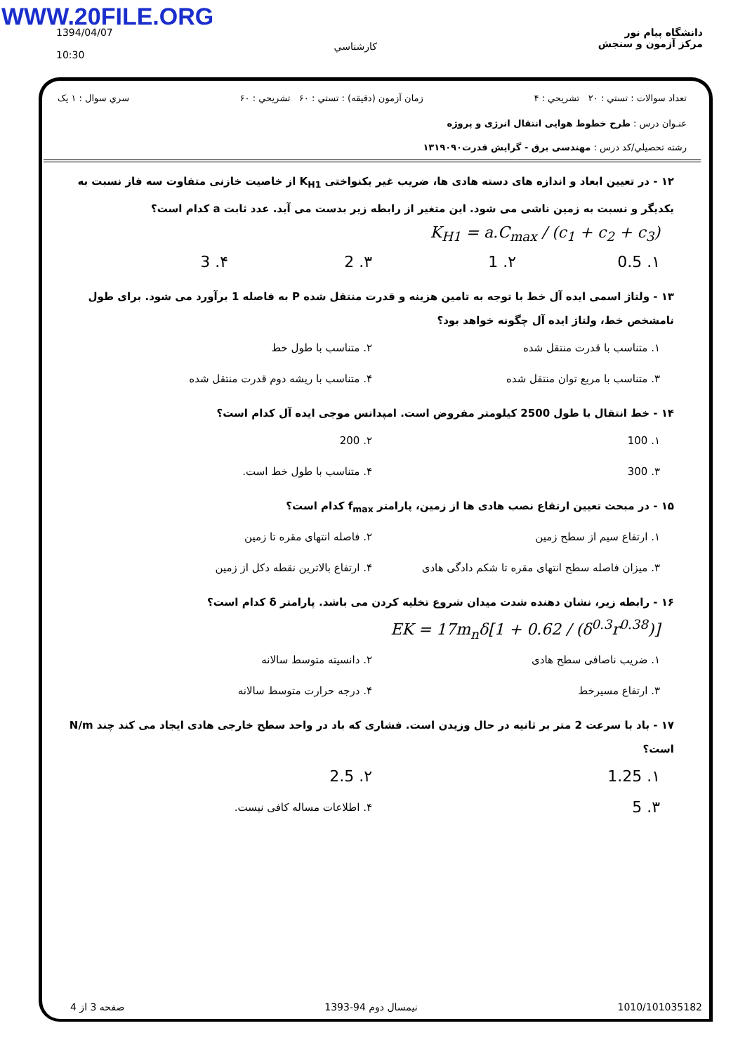WWW.20FILE.ORG
1394/04/07
10:30
كارشناسي
دانشگاه پیام نور
مرکز آزمون و سنجش
تعداد سوالات : تستي : ۲۰ تشريحي : ۴ زمان آزمون (دقيقه) : تستي : ۶۰ تشريحي : ۶۰ سري سوال : ۱ يک
عنـوان درس : طرح خطوط هوایی انتقال انرژی و پروژه
رشته تحصيلي/کد درس : مهندسی برق - گرایش قدرت۱۳۱۹۰۹۰
۱۲ - در تعیین ابعاد و اندازه های دسته هادی ها، ضریب غیر یکنواختی K<sub>H1</sub> از خاصیت خازنی متفاوت سه فاز نسبت به یکدیگر و نسبت به زمین ناشی می شود. این متغیر از رابطه زیر بدست می آید. عدد ثابت a کدام است؟
K<sub>H1</sub> = a.C<sub>max</sub> / (c<sub>1</sub> + c<sub>2</sub> + c<sub>3</sub>)
۱. 0.5 ۲. 1 ۳. 2 ۴. 3
۱۳ - ولتاژ اسمی ایده آل خط با توجه به تامین هزینه و قدرت منتقل شده P به فاصله 1 برآورد می شود. برای طول نامشخص خط، ولتاژ ایده آل چگونه خواهد بود؟
۱. متناسب با قدرت منتقل شده ۲. متناسب با طول خط ۳. متناسب با مربع توان منتقل شده ۴. متناسب با ریشه دوم قدرت منتقل شده
۱۴ - خط انتقال با طول 2500 کیلومتر مفروض است. امپدانس موجی ایده آل کدام است؟
۱. 100 ۲. 200 ۳. 300 ۴. متناسب با طول خط است.
۱۵ - در مبحث تعیین ارتفاع نصب هادی ها از زمین، پارامتر f<sub>max</sub> کدام است؟
۱. ارتفاع سیم از سطح زمین ۲. فاصله انتهای مقره تا زمین ۳. میزان فاصله سطح انتهای مقره تا شکم دادگی هادی ۴. ارتفاع بالاترین نقطه دکل از زمین
۱۶ - رابطه زیر، نشان دهنده شدت میدان شروع تخلیه کردن می باشد. پارامتر δ کدام است؟
EK = 17m<sub>n</sub>δ[1 + 0.62 / (δ<sup>0.3</sup>r<sup>0.38</sup>)]
۱. ضریب ناصافی سطح هادی ۲. دانسیته متوسط سالانه ۳. ارتفاع مسیرخط ۴. درجه حرارت متوسط سالانه
۱۷ - باد با سرعت 2 متر بر ثانیه در حال وزیدن است. فشاری که باد در واحد سطح خارجی هادی ایجاد می کند چند N/m است؟
۱. 1.25 ۲. 2.5 ۳. 5 ۴. اطلاعات مساله کافی نیست.
صفحه 3 از 4 نيمسال دوم 94-1393 1010/101035182